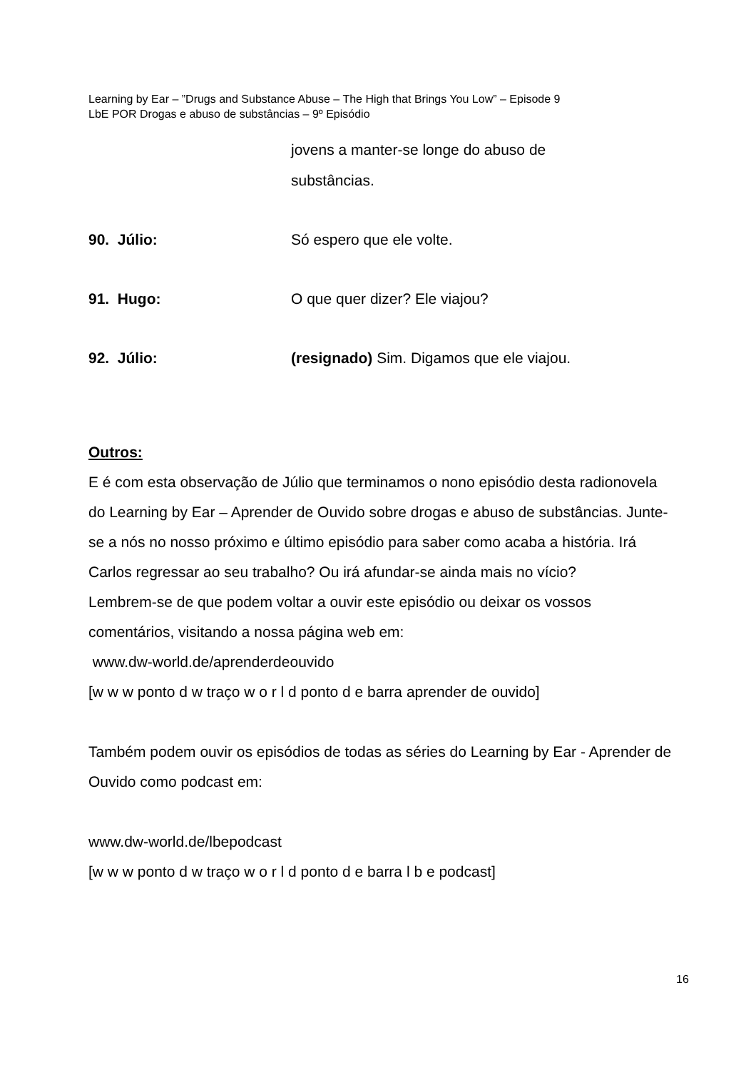Learning by Ear – ”Drugs and Substance Abuse – The High that Brings You Low” – Episode 9
LbE POR Drogas e abuso de substâncias – 9º Episódio
jovens a manter-se longe do abuso de
substâncias.
90. Júlio: Só espero que ele volte.
91. Hugo: O que quer dizer? Ele viajou?
92. Júlio: (resignado) Sim. Digamos que ele viajou.
Outros:
E é com esta observação de Júlio que terminamos o nono episódio desta radionovela do Learning by Ear – Aprender de Ouvido sobre drogas e abuso de substâncias. Junte-se a nós no nosso próximo e último episódio para saber como acaba a história. Irá Carlos regressar ao seu trabalho? Ou irá afundar-se ainda mais no vício?
Lembrem-se de que podem voltar a ouvir este episódio ou deixar os vossos comentários, visitando a nossa página web em:
www.dw-world.de/aprenderdeouvido
[w w w ponto d w traço w o r l d ponto d e barra aprender de ouvido]
Também podem ouvir os episódios de todas as séries do Learning by Ear - Aprender de Ouvido como podcast em:
www.dw-world.de/lbepodcast
[w w w ponto d w traço w o r l d ponto d e barra l b e podcast]
16